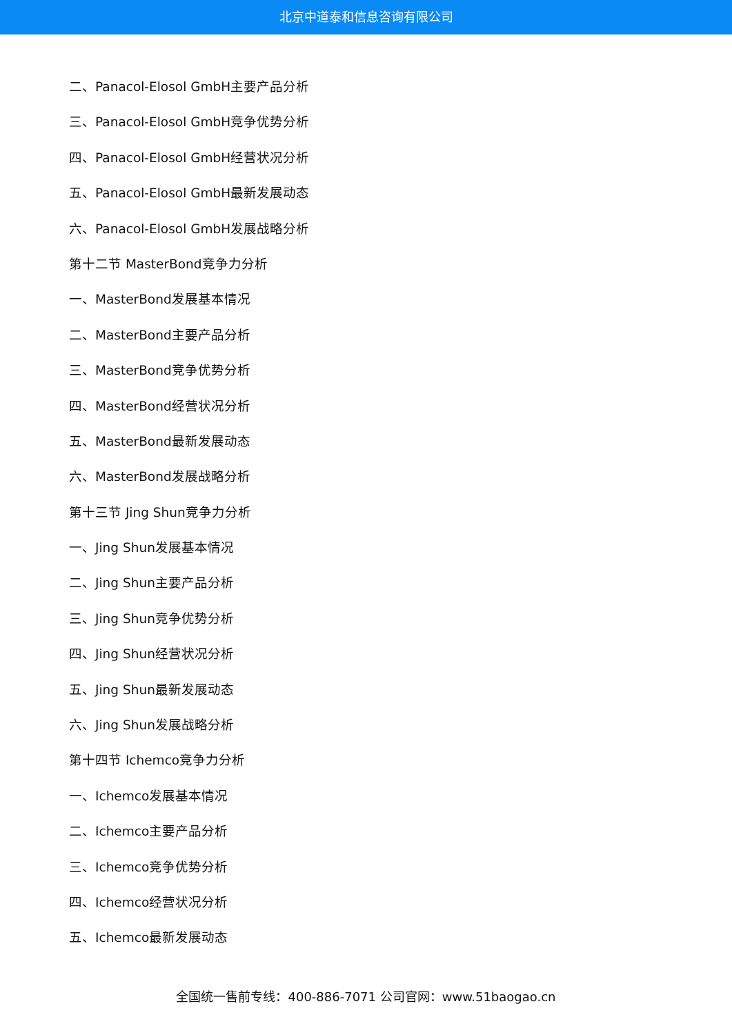北京中道泰和信息咨询有限公司
二、Panacol-Elosol GmbH主要产品分析
三、Panacol-Elosol GmbH竞争优势分析
四、Panacol-Elosol GmbH经营状况分析
五、Panacol-Elosol GmbH最新发展动态
六、Panacol-Elosol GmbH发展战略分析
第十二节 MasterBond竞争力分析
一、MasterBond发展基本情况
二、MasterBond主要产品分析
三、MasterBond竞争优势分析
四、MasterBond经营状况分析
五、MasterBond最新发展动态
六、MasterBond发展战略分析
第十三节 Jing Shun竞争力分析
一、Jing Shun发展基本情况
二、Jing Shun主要产品分析
三、Jing Shun竞争优势分析
四、Jing Shun经营状况分析
五、Jing Shun最新发展动态
六、Jing Shun发展战略分析
第十四节 Ichemco竞争力分析
一、Ichemco发展基本情况
二、Ichemco主要产品分析
三、Ichemco竞争优势分析
四、Ichemco经营状况分析
五、Ichemco最新发展动态
全国统一售前专线：400-886-7071 公司官网：www.51baogao.cn